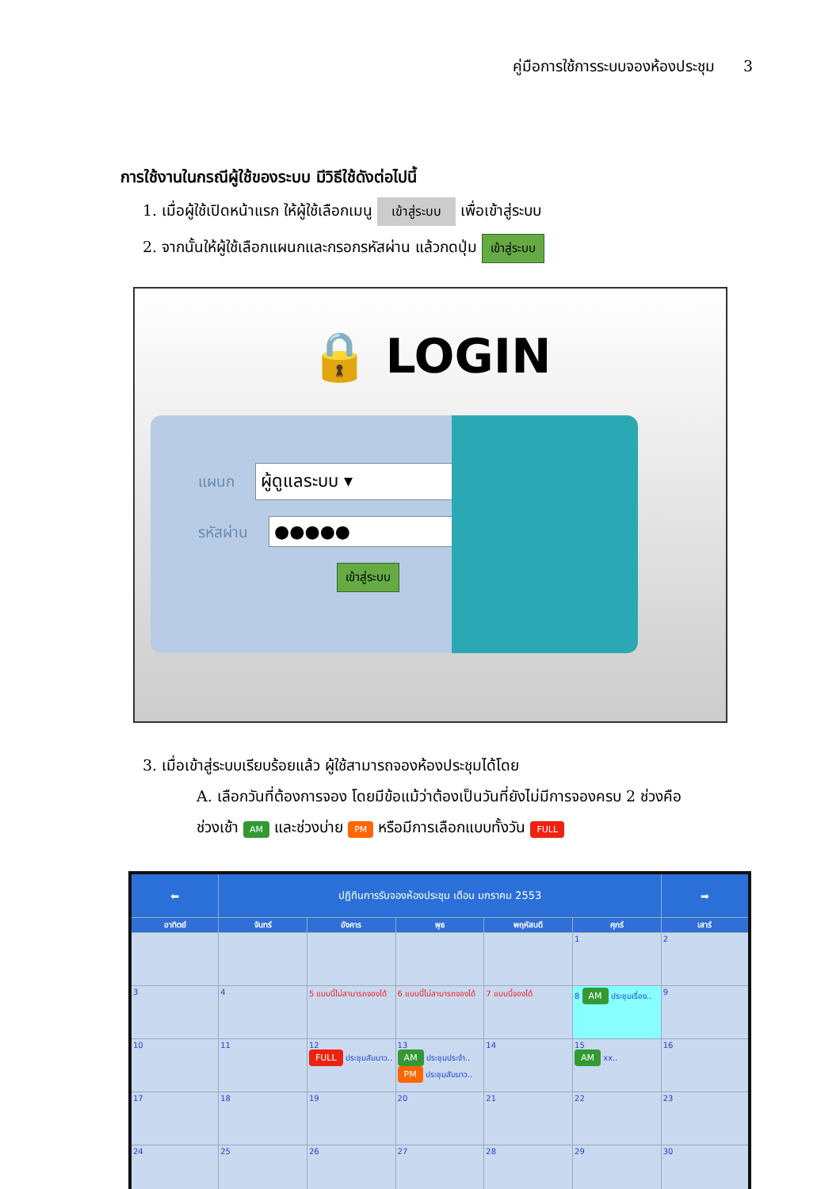คู่มือการใช้การระบบจองห้องประชุม 3
การใช้งานในกรณีผู้ใช้ของระบบ มีวิธีใช้ดังต่อไปนี้
1. เมื่อผู้ใช้เปิดหน้าแรก ให้ผู้ใช้เลือกเมนู เข้าสู่ระบบ เพื่อเข้าสู่ระบบ
2. จากนั้นให้ผู้ใช้เลือกแผนกและกรอกรหัสผ่าน แล้วกดปุ่ม เข้าสู่ระบบ
🔒 LOGIN
แผนก ผู้ดูแลระบบ ▾
รหัสผ่าน ●●●●●
เข้าสู่ระบบ
3. เมื่อเข้าสู่ระบบเรียบร้อยแล้ว ผู้ใช้สามารถจองห้องประชุมได้โดย
A. เลือกวันที่ต้องการจอง โดยมีข้อแม้ว่าต้องเป็นวันที่ยังไม่มีการจองครบ 2 ช่วงคือ
ช่วงเช้า AM และช่วงบ่าย PM หรือมีการเลือกแบบทั้งวัน FULL
| ⬅ | ปฏิทินการรับจองห้องประชุม เดือน มกราคม 2553 | | | | | ➡ |
| อาทิตย์ | จันทร์ | อังคาร | พุธ | พฤหัสบดี | ศุกร์ | เสาร์ |
| | | | | | 1 | 2 |
| 3 | 4 | 5 แบบนี้ไม่สามารถจองได้ | 6 แบบนี้ไม่สามารถจองได้ | 7 แบบนี้จองได้ | 8 AM ประชุมเรื่อง.. | 9 |
| 10 | 11 | 12 FULL ประชุมสัมนาว.. | 13 AM ประชุมประจำ.. PM ประชุมสัมนาว.. | 14 | 15 AM xx.. | 16 |
| 17 | 18 | 19 | 20 | 21 | 22 | 23 |
| 24 | 25 | 26 | 27 | 28 | 29 | 30 |